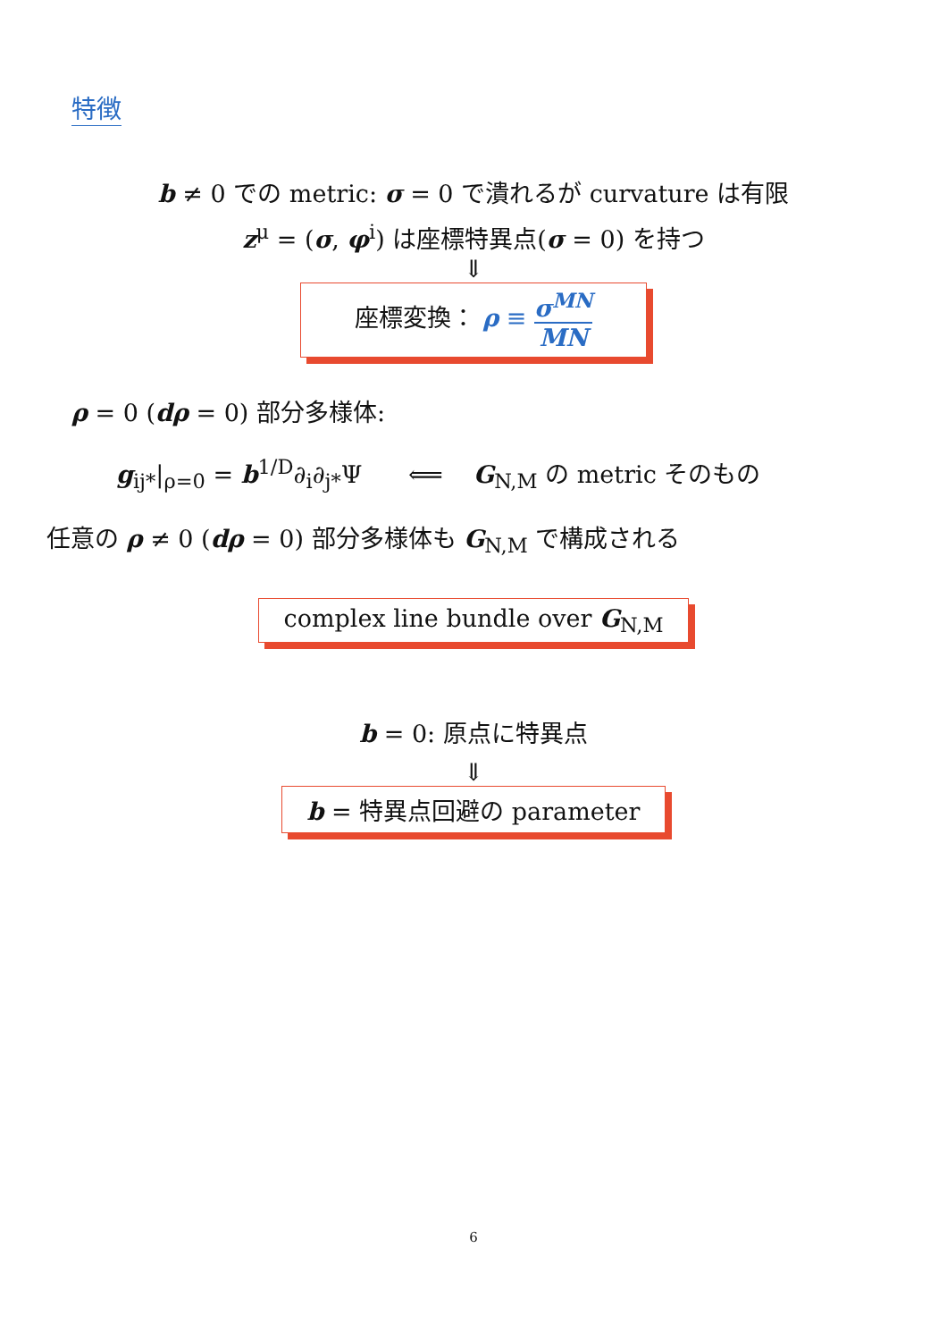特徴
b ≠ 0 での metric: σ = 0 で潰れるが curvature は有限
z<sup>μ</sup> = (σ, φ<sup>i</sup>) は座標特異点(σ = 0) を持つ
⇓
座標変換： ρ ≡ σ<sup>MN</sup> MN
ρ = 0 (dρ = 0) 部分多様体:
g<sub>ij*</sub>|<sub>ρ=0</sub> = b<sup>1/D</sup>∂<sub>i</sub>∂<sub>j*</sub>Ψ ⟸ G<sub>N,M</sub> の metric そのもの
任意の ρ ≠ 0 (dρ = 0) 部分多様体も G<sub>N,M</sub> で構成される
complex line bundle over G<sub>N,M</sub>
b = 0: 原点に特異点
⇓
b = 特異点回避の parameter
6